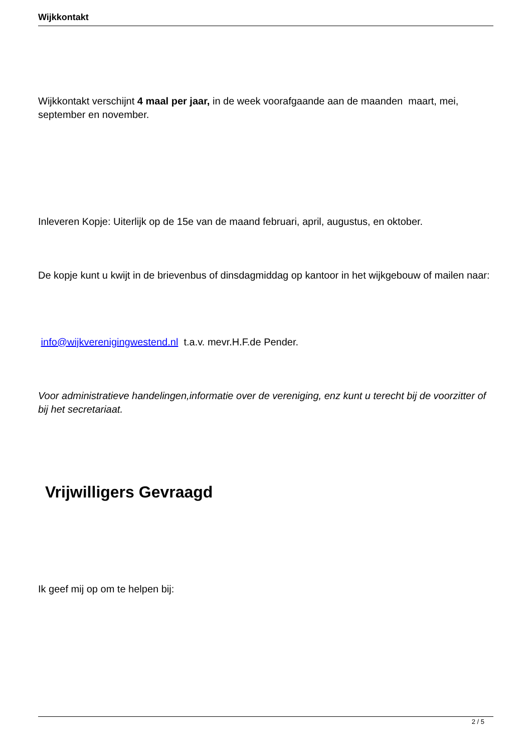Wijkkontakt
Wijkkontakt verschijnt 4 maal per jaar, in de week voorafgaande aan de maanden maart, mei, september en november.
Inleveren Kopje: Uiterlijk op de 15e van de maand februari, april, augustus, en oktober.
De kopje kunt u kwijt in de brievenbus of dinsdagmiddag op kantoor in het wijkgebouw of mailen naar:
info@wijkverenigingwestend.nl t.a.v. mevr.H.F.de Pender.
Voor administratieve handelingen,informatie over de vereniging, enz kunt u terecht bij de voorzitter of bij het secretariaat.
Vrijwilligers Gevraagd
Ik geef mij op om te helpen bij:
2 / 5